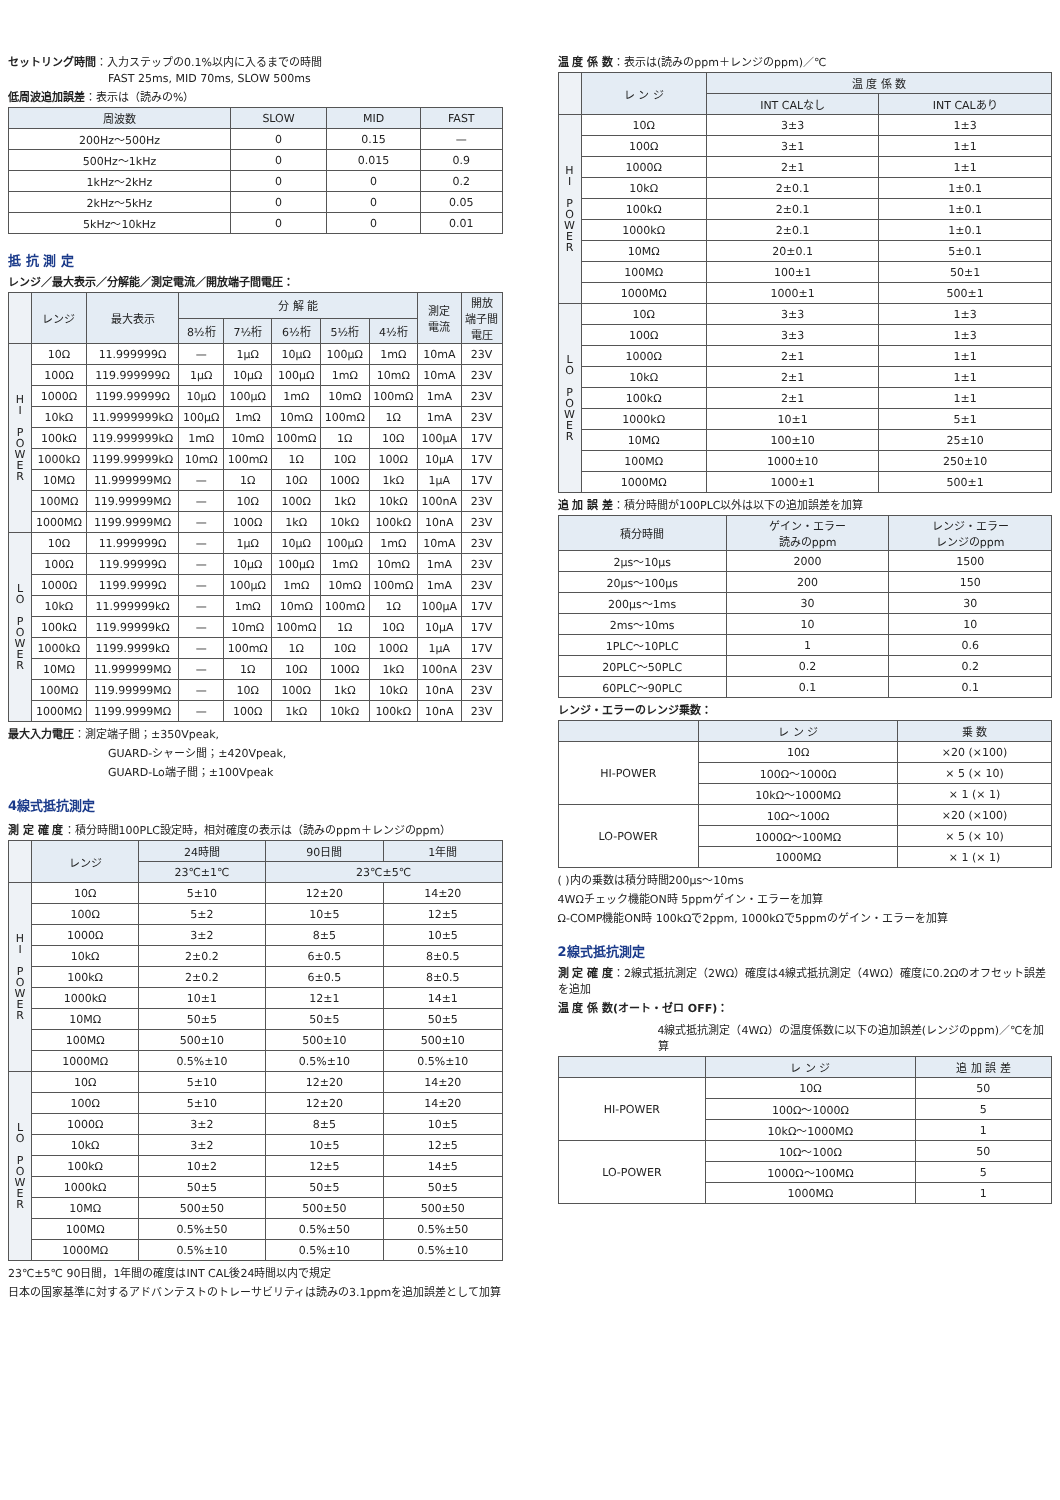セットリング時間：入力ステップの0.1%以内に入るまでの時間
FAST 25ms, MID 70ms, SLOW 500ms
低周波追加誤差：表示は（読みの%）
| 周波数 | SLOW | MID | FAST |
| --- | --- | --- | --- |
| 200Hz～500Hz | 0 | 0.15 | — |
| 500Hz～1kHz | 0 | 0.015 | 0.9 |
| 1kHz～2kHz | 0 | 0 | 0.2 |
| 2kHz～5kHz | 0 | 0 | 0.05 |
| 5kHz～10kHz | 0 | 0 | 0.01 |
抵 抗 測 定
レンジ／最大表示／分解能／測定電流／開放端子間電圧：
| | レンジ | 最大表示 | 分 解 能 | | | | | 測定 電流 | 開放 端子間 電圧 |
| --- | --- | --- | --- | --- | --- | --- | --- | --- | --- |
| | | | 8½桁 | 7½桁 | 6½桁 | 5½桁 | 4½桁 | | |
| H I P O W E R | 10Ω | 11.999999Ω | — | 1μΩ | 10μΩ | 100μΩ | 1mΩ | 10mA | 23V |
| | 100Ω | 119.999999Ω | 1μΩ | 10μΩ | 100μΩ | 1mΩ | 10mΩ | 10mA | 23V |
| | 1000Ω | 1199.99999Ω | 10μΩ | 100μΩ | 1mΩ | 10mΩ | 100mΩ | 1mA | 23V |
| | 10kΩ | 11.9999999kΩ | 100μΩ | 1mΩ | 10mΩ | 100mΩ | 1Ω | 1mA | 23V |
| | 100kΩ | 119.999999kΩ | 1mΩ | 10mΩ | 100mΩ | 1Ω | 10Ω | 100μA | 17V |
| | 1000kΩ | 1199.99999kΩ | 10mΩ | 100mΩ | 1Ω | 10Ω | 100Ω | 10μA | 17V |
| | 10MΩ | 11.999999MΩ | — | 1Ω | 10Ω | 100Ω | 1kΩ | 1μA | 17V |
| | 100MΩ | 119.99999MΩ | — | 10Ω | 100Ω | 1kΩ | 10kΩ | 100nA | 23V |
| | 1000MΩ | 1199.9999MΩ | — | 100Ω | 1kΩ | 10kΩ | 100kΩ | 10nA | 23V |
| L O P O W E R | 10Ω | 11.999999Ω | — | 1μΩ | 10μΩ | 100μΩ | 1mΩ | 10mA | 23V |
| | 100Ω | 119.99999Ω | — | 10μΩ | 100μΩ | 1mΩ | 10mΩ | 1mA | 23V |
| | 1000Ω | 1199.9999Ω | — | 100μΩ | 1mΩ | 10mΩ | 100mΩ | 1mA | 23V |
| | 10kΩ | 11.999999kΩ | — | 1mΩ | 10mΩ | 100mΩ | 1Ω | 100μA | 17V |
| | 100kΩ | 119.99999kΩ | — | 10mΩ | 100mΩ | 1Ω | 10Ω | 10μA | 17V |
| | 1000kΩ | 1199.9999kΩ | — | 100mΩ | 1Ω | 10Ω | 100Ω | 1μA | 17V |
| | 10MΩ | 11.999999MΩ | — | 1Ω | 10Ω | 100Ω | 1kΩ | 100nA | 23V |
| | 100MΩ | 119.99999MΩ | — | 10Ω | 100Ω | 1kΩ | 10kΩ | 10nA | 23V |
| | 1000MΩ | 1199.9999MΩ | — | 100Ω | 1kΩ | 10kΩ | 100kΩ | 10nA | 23V |
最大入力電圧：測定端子間；±350Vpeak,
GUARD-シャーシ間；±420Vpeak,
GUARD-Lo端子間；±100Vpeak
4線式抵抗測定
測 定 確 度：積分時間100PLC設定時，相対確度の表示は（読みのppm＋レンジのppm）
| | レンジ | 24時間 | 90日間 | 1年間 |
| --- | --- | --- | --- | --- |
| | | 23℃±1℃ | 23℃±5℃ | |
| H I P O W E R | 10Ω | 5±10 | 12±20 | 14±20 |
| | 100Ω | 5±2 | 10±5 | 12±5 |
| | 1000Ω | 3±2 | 8±5 | 10±5 |
| | 10kΩ | 2±0.2 | 6±0.5 | 8±0.5 |
| | 100kΩ | 2±0.2 | 6±0.5 | 8±0.5 |
| | 1000kΩ | 10±1 | 12±1 | 14±1 |
| | 10MΩ | 50±5 | 50±5 | 50±5 |
| | 100MΩ | 500±10 | 500±10 | 500±10 |
| | 1000MΩ | 0.5%±10 | 0.5%±10 | 0.5%±10 |
| L O P O W E R | 10Ω | 5±10 | 12±20 | 14±20 |
| | 100Ω | 5±10 | 12±20 | 14±20 |
| | 1000Ω | 3±2 | 8±5 | 10±5 |
| | 10kΩ | 3±2 | 10±5 | 12±5 |
| | 100kΩ | 10±2 | 12±5 | 14±5 |
| | 1000kΩ | 50±5 | 50±5 | 50±5 |
| | 10MΩ | 500±50 | 500±50 | 500±50 |
| | 100MΩ | 0.5%±50 | 0.5%±50 | 0.5%±50 |
| | 1000MΩ | 0.5%±10 | 0.5%±10 | 0.5%±10 |
23℃±5℃ 90日間，1年間の確度はINT CAL後24時間以内で規定
日本の国家基準に対するアドバンテストのトレーサビリティは読みの3.1ppmを追加誤差として加算
温 度 係 数：表示は(読みのppm＋レンジのppm)／℃
| | レ ン ジ | 温 度 係 数 | |
| --- | --- | --- | --- |
| | | INT CALなし | INT CALあり |
| H I P O W E R | 10Ω | 3±3 | 1±3 |
| | 100Ω | 3±1 | 1±1 |
| | 1000Ω | 2±1 | 1±1 |
| | 10kΩ | 2±0.1 | 1±0.1 |
| | 100kΩ | 2±0.1 | 1±0.1 |
| | 1000kΩ | 2±0.1 | 1±0.1 |
| | 10MΩ | 20±0.1 | 5±0.1 |
| | 100MΩ | 100±1 | 50±1 |
| | 1000MΩ | 1000±1 | 500±1 |
| L O P O W E R | 10Ω | 3±3 | 1±3 |
| | 100Ω | 3±3 | 1±3 |
| | 1000Ω | 2±1 | 1±1 |
| | 10kΩ | 2±1 | 1±1 |
| | 100kΩ | 2±1 | 1±1 |
| | 1000kΩ | 10±1 | 5±1 |
| | 10MΩ | 100±10 | 25±10 |
| | 100MΩ | 1000±10 | 250±10 |
| | 1000MΩ | 1000±1 | 500±1 |
追 加 誤 差：積分時間が100PLC以外は以下の追加誤差を加算
| 積分時間 | ゲイン・エラー 読みのppm | レンジ・エラー レンジのppm |
| --- | --- | --- |
| 2μs～10μs | 2000 | 1500 |
| 20μs～100μs | 200 | 150 |
| 200μs～1ms | 30 | 30 |
| 2ms～10ms | 10 | 10 |
| 1PLC～10PLC | 1 | 0.6 |
| 20PLC～50PLC | 0.2 | 0.2 |
| 60PLC～90PLC | 0.1 | 0.1 |
レンジ・エラーのレンジ乗数：
| | レ ン ジ | 乗 数 |
| --- | --- | --- |
| HI-POWER | 10Ω | ×20 (×100) |
| | 100Ω～1000Ω | × 5 (× 10) |
| | 10kΩ～1000MΩ | × 1 (× 1) |
| LO-POWER | 10Ω～100Ω | ×20 (×100) |
| | 1000Ω～100MΩ | × 5 (× 10) |
| | 1000MΩ | × 1 (× 1) |
( )内の乗数は積分時間200μs～10ms
4WΩチェック機能ON時 5ppmゲイン・エラーを加算
Ω-COMP機能ON時 100kΩで2ppm, 1000kΩで5ppmのゲイン・エラーを加算
2線式抵抗測定
測 定 確 度：2線式抵抗測定（2WΩ）確度は4線式抵抗測定（4WΩ）確度に0.2Ωのオフセット誤差を追加
温 度 係 数(オート・ゼロ OFF)：
4線式抵抗測定（4WΩ）の温度係数に以下の追加誤差(レンジのppm)／℃を加算
| | レ ン ジ | 追 加 誤 差 |
| --- | --- | --- |
| HI-POWER | 10Ω | 50 |
| | 100Ω～1000Ω | 5 |
| | 10kΩ～1000MΩ | 1 |
| LO-POWER | 10Ω～100Ω | 50 |
| | 1000Ω～100MΩ | 5 |
| | 1000MΩ | 1 |